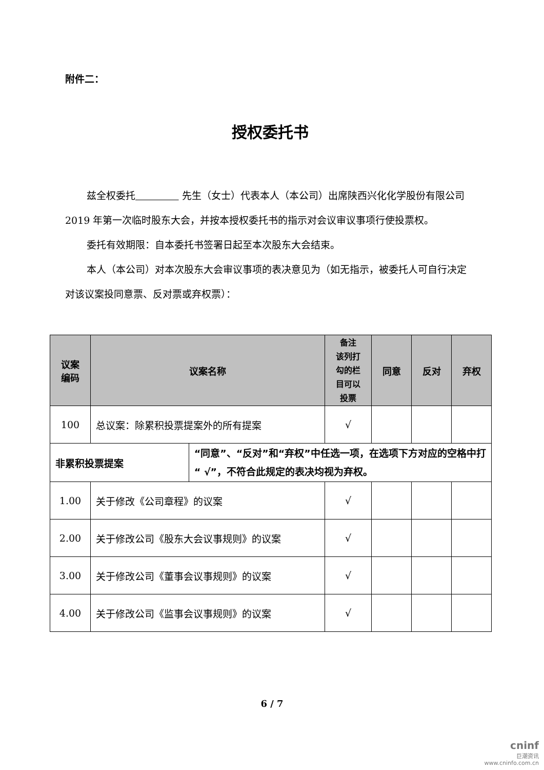附件二：
授权委托书
兹全权委托 先生（女士）代表本人（本公司）出席陕西兴化化学股份有限公司 2019 年第一次临时股东大会，并按本授权委托书的指示对会议审议事项行使投票权。
委托有效期限：自本委托书签署日起至本次股东大会结束。
本人（本公司）对本次股东大会审议事项的表决意见为（如无指示，被委托人可自行决定对该议案投同意票、反对票或弃权票）：
| 议案 编码 | 议案名称 | | 备注 该列打 勾的栏 目可以 投票 | 同意 | 反对 | 弃权 |
| --- | --- | --- | --- | --- | --- | --- |
| 100 | 总议案：除累积投票提案外的所有提案 | | √ | | | |
| 非累积投票提案 | | “同意”、“反对”和“弃权”中任选一项，在选项下方对应的空格中打“ √”，不符合此规定的表决均视为弃权。 | | | | |
| 1.00 | 关于修改《公司章程》的议案 | | √ | | | |
| 2.00 | 关于修改公司《股东大会议事规则》的议案 | | √ | | | |
| 3.00 | 关于修改公司《董事会议事规则》的议案 | | √ | | | |
| 4.00 | 关于修改公司《监事会议事规则》的议案 | | √ | | | |
6 / 7
cninf
巨潮资讯
www.cninfo.com.cn